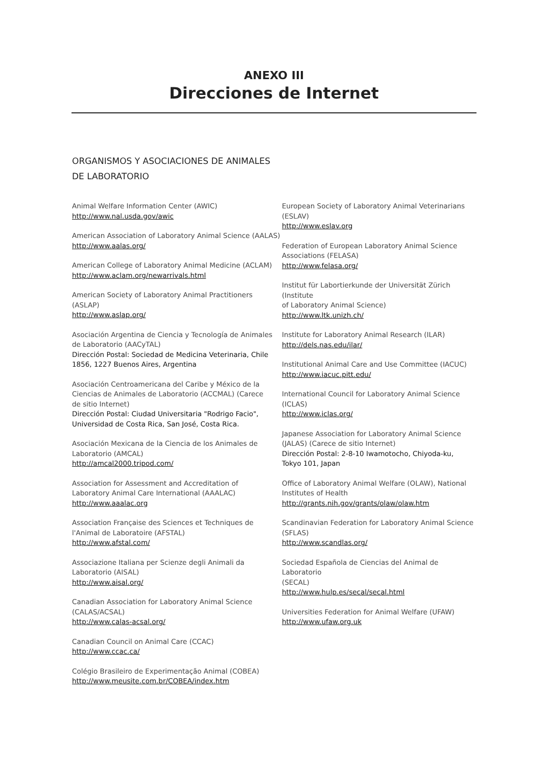ANEXO III
Direcciones de Internet
ORGANISMOS Y ASOCIACIONES DE ANIMALES
DE LABORATORIO
Animal Welfare Information Center (AWIC)
http://www.nal.usda.gov/awic
American Association of Laboratory Animal Science (AALAS)
http://www.aalas.org/
American College of Laboratory Animal Medicine (ACLAM)
http://www.aclam.org/newarrivals.html
American Society of Laboratory Animal Practitioners
(ASLAP)
http://www.aslap.org/
Asociación Argentina de Ciencia y Tecnología de Animales
de Laboratorio (AACyTAL)
Dirección Postal: Sociedad de Medicina Veterinaria, Chile
1856, 1227 Buenos Aires, Argentina
Asociación Centroamericana del Caribe y México de la
Ciencias de Animales de Laboratorio (ACCMAL) (Carece
de sitio Internet)
Dirección Postal: Ciudad Universitaria "Rodrigo Facio",
Universidad de Costa Rica, San José, Costa Rica.
Asociación Mexicana de la Ciencia de los Animales de
Laboratorio (AMCAL)
http://amcal2000.tripod.com/
Association for Assessment and Accreditation of
Laboratory Animal Care International (AAALAC)
http://www.aaalac.org
Association Française des Sciences et Techniques de
l'Animal de Laboratoire (AFSTAL)
http://www.afstal.com/
Associazione Italiana per Scienze degli Animali da
Laboratorio (AISAL)
http://www.aisal.org/
Canadian Association for Laboratory Animal Science
(CALAS/ACSAL)
http://www.calas-acsal.org/
Canadian Council on Animal Care (CCAC)
http://www.ccac.ca/
Colégio Brasileiro de Experimentação Animal (COBEA)
http://www.meusite.com.br/COBEA/index.htm
European Society of Laboratory Animal Veterinarians
(ESLAV)
http://www.eslav.org
Federation of European Laboratory Animal Science
Associations (FELASA)
http://www.felasa.org/
Institut für Labortierkunde der Universität Zürich (Institute
of Laboratory Animal Science)
http://www.ltk.unizh.ch/
Institute for Laboratory Animal Research (ILAR)
http://dels.nas.edu/ilar/
Institutional Animal Care and Use Committee (IACUC)
http://www.iacuc.pitt.edu/
International Council for Laboratory Animal Science
(ICLAS)
http://www.iclas.org/
Japanese Association for Laboratory Animal Science
(JALAS) (Carece de sitio Internet)
Dirección Postal: 2-8-10 Iwamotocho, Chiyoda-ku,
Tokyo 101, Japan
Office of Laboratory Animal Welfare (OLAW), National
Institutes of Health
http://grants.nih.gov/grants/olaw/olaw.htm
Scandinavian Federation for Laboratory Animal Science
(SFLAS)
http://www.scandlas.org/
Sociedad Española de Ciencias del Animal de Laboratorio
(SECAL)
http://www.hulp.es/secal/secal.html
Universities Federation for Animal Welfare (UFAW)
http://www.ufaw.org.uk